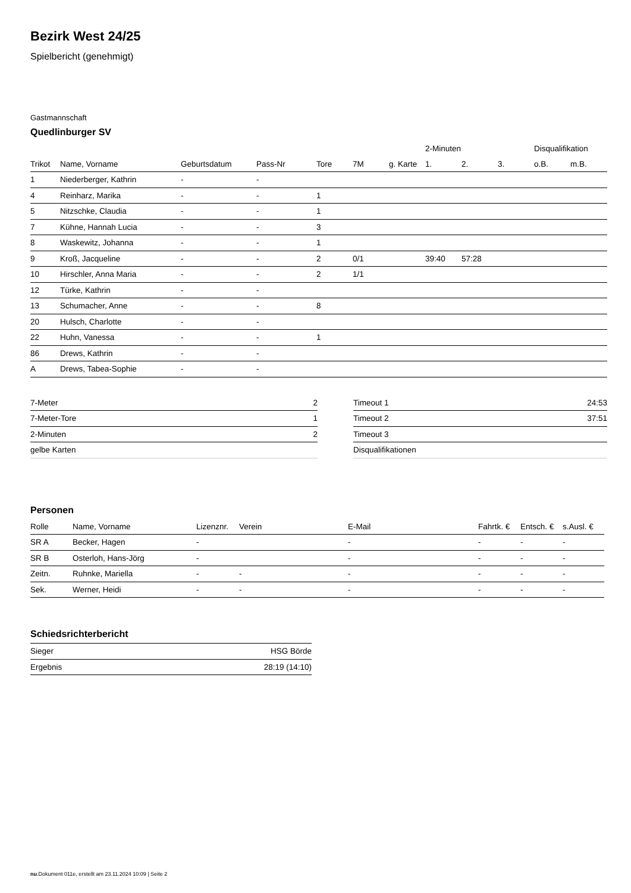Bezirk West 24/25
Spielbericht (genehmigt)
Gastmannschaft
Quedlinburger SV
| | | | | | | | 2-Minuten | | | Disqualifikation | |
| --- | --- | --- | --- | --- | --- | --- | --- | --- | --- | --- | --- |
| Trikot | Name, Vorname | Geburtsdatum | Pass-Nr | Tore | 7M | g. Karte | 1. | 2. | 3. | o.B. | m.B. |
| 1 | Niederberger, Kathrin | - | - | | | | | | | | |
| 4 | Reinharz, Marika | - | - | 1 | | | | | | | |
| 5 | Nitzschke, Claudia | - | - | 1 | | | | | | | |
| 7 | Kühne, Hannah Lucia | - | - | 3 | | | | | | | |
| 8 | Waskewitz, Johanna | - | - | 1 | | | | | | | |
| 9 | Kroß, Jacqueline | - | - | 2 | 0/1 | | 39:40 | 57:28 | | | |
| 10 | Hirschler, Anna Maria | - | - | 2 | 1/1 | | | | | | |
| 12 | Türke, Kathrin | - | - | | | | | | | | |
| 13 | Schumacher, Anne | - | - | 8 | | | | | | | |
| 20 | Hulsch, Charlotte | - | - | | | | | | | | |
| 22 | Huhn, Vanessa | - | - | 1 | | | | | | | |
| 86 | Drews, Kathrin | - | - | | | | | | | | |
| A | Drews, Tabea-Sophie | - | - | | | | | | | | |
| 7-Meter | 2 |
| 7-Meter-Tore | 1 |
| 2-Minuten | 2 |
| gelbe Karten | |
| Timeout 1 | 24:53 |
| Timeout 2 | 37:51 |
| Timeout 3 | |
| Disqualifikationen | |
Personen
| Rolle | Name, Vorname | Lizenznr. | Verein | E-Mail | Fahrtk. € | Entsch. € | s.Ausl. € |
| --- | --- | --- | --- | --- | --- | --- | --- |
| SR A | Becker, Hagen | - | | - | - | - | - |
| SR B | Osterloh, Hans-Jörg | - | | - | - | - | - |
| Zeitn. | Ruhnke, Mariella | - | - | - | - | - | - |
| Sek. | Werner, Heidi | - | - | - | - | - | - |
Schiedsrichterbericht
| Sieger | HSG Börde |
| Ergebnis | 28:19 (14:10) |
nu.Dokument 011e, erstellt am 23.11.2024 10:09 | Seite 2